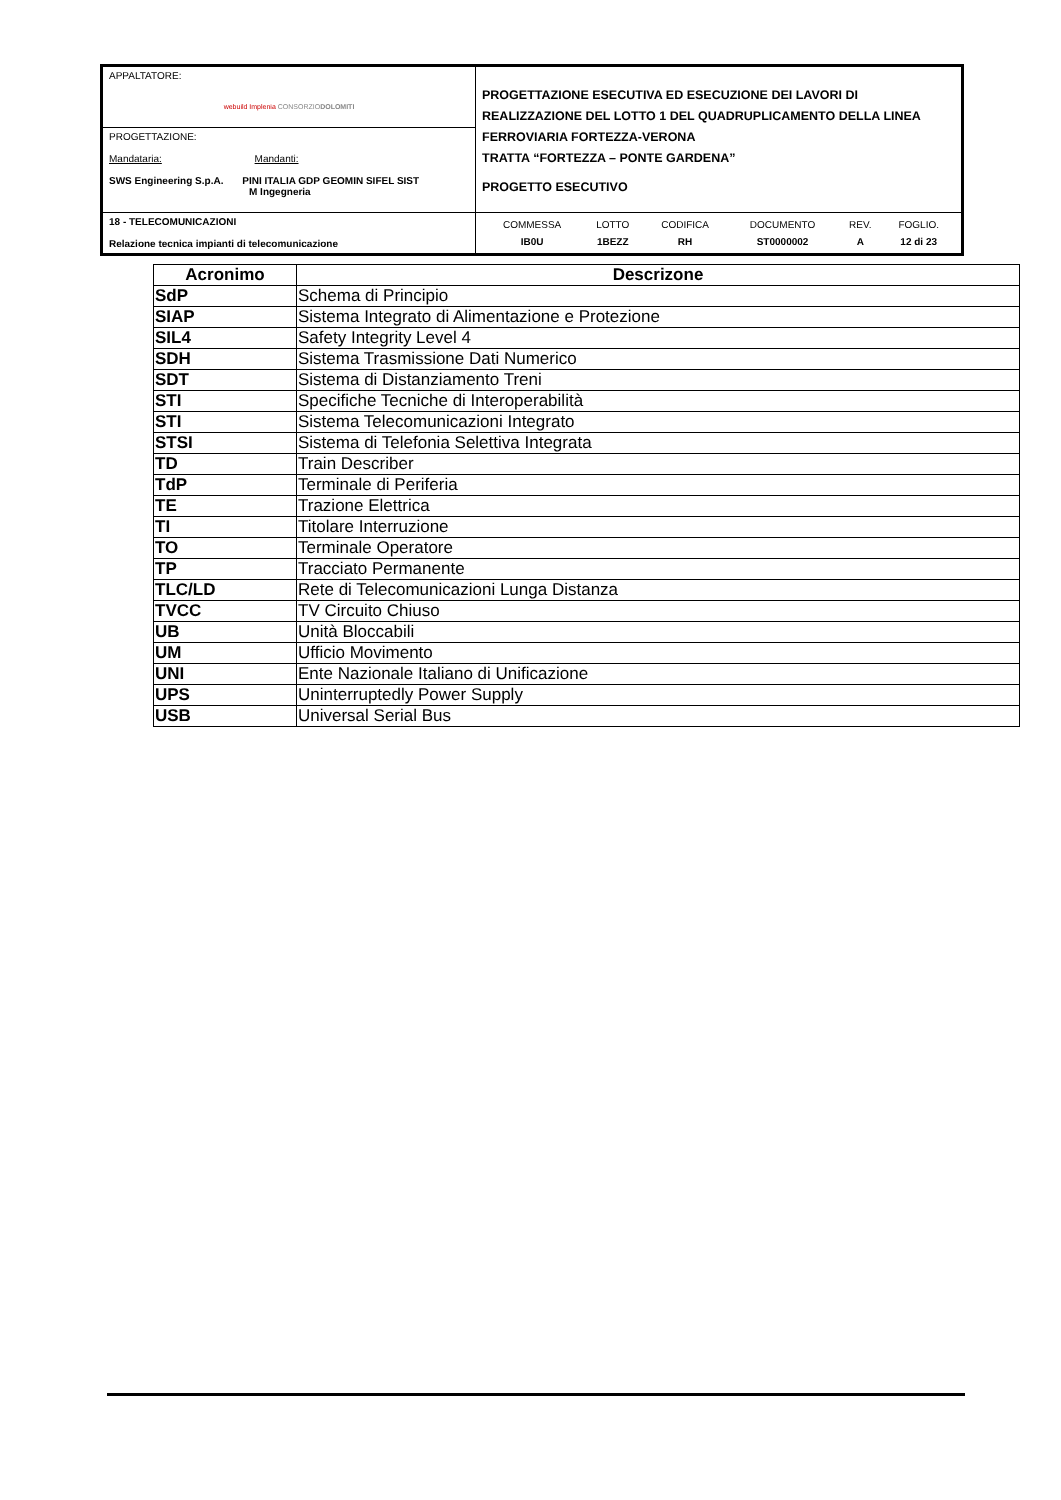| APPALTATORE: webuild Implenia CONSORZIO DOLOMITI | PROGETTAZIONE ESECUTIVA ED ESECUZIONE DEI LAVORI DI REALIZZAZIONE DEL LOTTO 1 DEL QUADRUPLICAMENTO DELLA LINEA FERROVIARIA FORTEZZA-VERONA TRATTA “FORTEZZA – PONTE GARDENA” PROGETTO ESECUTIVO |
| PROGETTAZIONE: Mandataria: Mandanti: SWS Engineering S.p.A. PINI ITALIA GDP GEOMIN SIFEL SIST M Ingegneria | |
| 18 - TELECOMUNICAZIONI Relazione tecnica impianti di telecomunicazione | / COMMESSA / LOTTO / CODIFICA / DOCUMENTO / REV. / FOGLIO. / / IB0U / 1BEZZ / RH / ST0000002 / A / 12 di 23 / |
| Acronimo | Descrizone |
| --- | --- |
| SdP | Schema di Principio |
| SIAP | Sistema Integrato di Alimentazione e Protezione |
| SIL4 | Safety Integrity Level 4 |
| SDH | Sistema Trasmissione Dati Numerico |
| SDT | Sistema di Distanziamento Treni |
| STI | Specifiche Tecniche di Interoperabilità |
| STI | Sistema Telecomunicazioni Integrato |
| STSI | Sistema di Telefonia Selettiva Integrata |
| TD | Train Describer |
| TdP | Terminale di Periferia |
| TE | Trazione Elettrica |
| TI | Titolare Interruzione |
| TO | Terminale Operatore |
| TP | Tracciato Permanente |
| TLC/LD | Rete di Telecomunicazioni Lunga Distanza |
| TVCC | TV Circuito Chiuso |
| UB | Unità Bloccabili |
| UM | Ufficio Movimento |
| UNI | Ente Nazionale Italiano di Unificazione |
| UPS | Uninterruptedly Power Supply |
| USB | Universal Serial Bus |